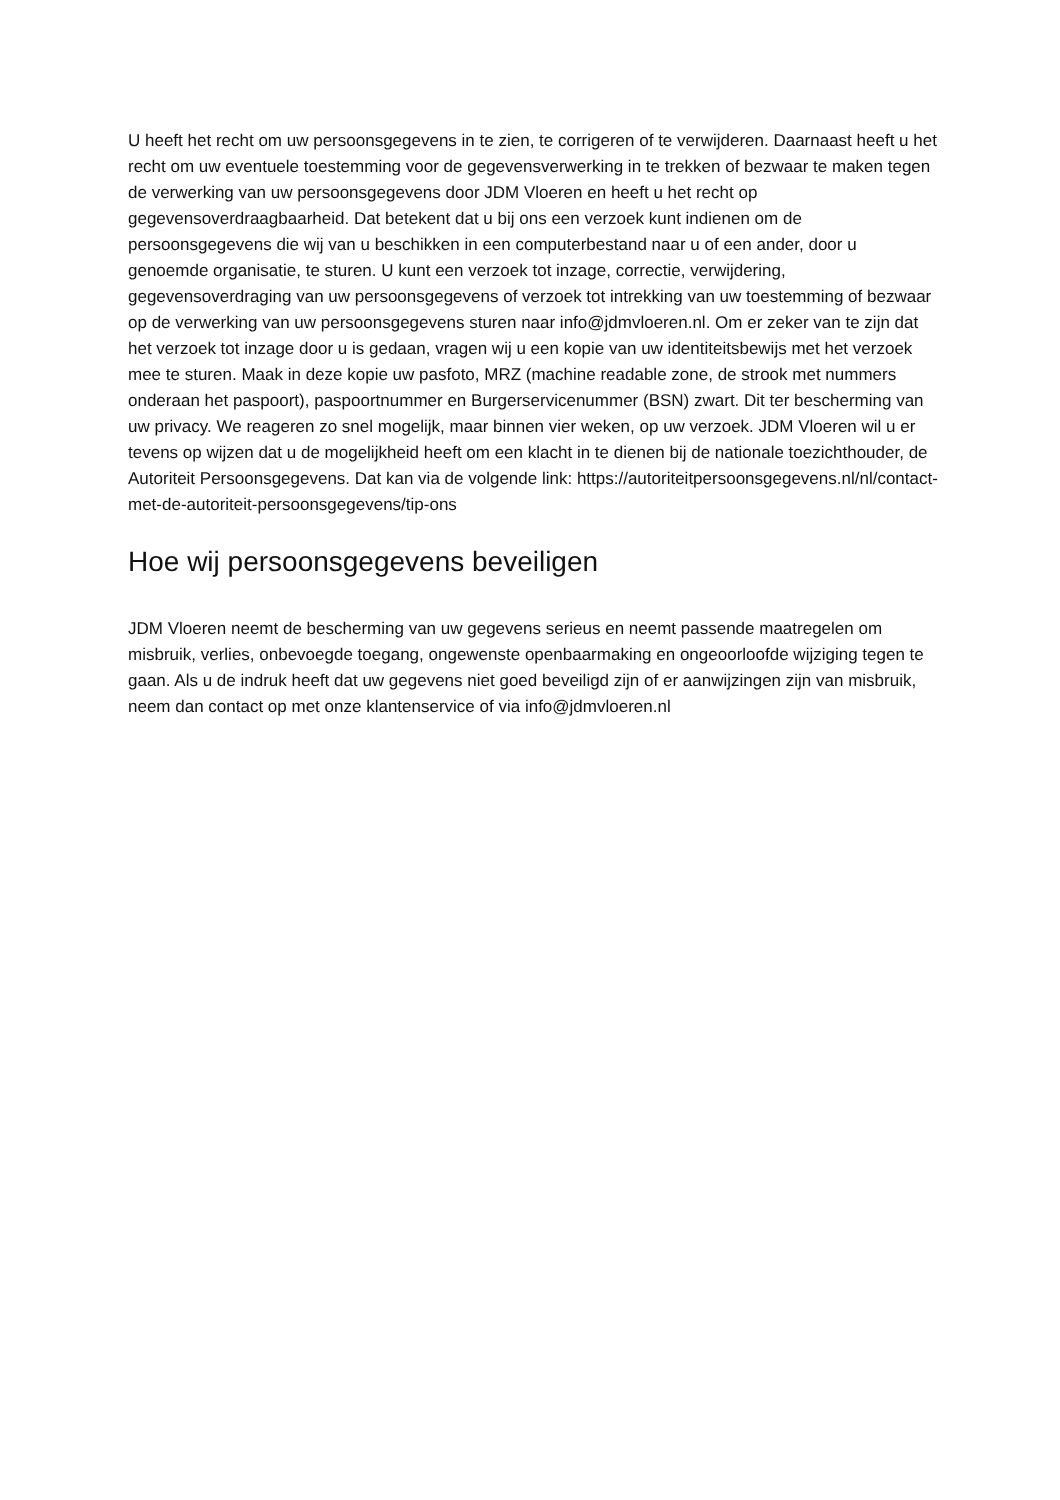U heeft het recht om uw persoonsgegevens in te zien, te corrigeren of te verwijderen. Daarnaast heeft u het recht om uw eventuele toestemming voor de gegevensverwerking in te trekken of bezwaar te maken tegen de verwerking van uw persoonsgegevens door JDM Vloeren en heeft u het recht op gegevensoverdraagbaarheid. Dat betekent dat u bij ons een verzoek kunt indienen om de persoonsgegevens die wij van u beschikken in een computerbestand naar u of een ander, door u genoemde organisatie, te sturen. U kunt een verzoek tot inzage, correctie, verwijdering, gegevensoverdraging van uw persoonsgegevens of verzoek tot intrekking van uw toestemming of bezwaar op de verwerking van uw persoonsgegevens sturen naar info@jdmvloeren.nl. Om er zeker van te zijn dat het verzoek tot inzage door u is gedaan, vragen wij u een kopie van uw identiteitsbewijs met het verzoek mee te sturen. Maak in deze kopie uw pasfoto, MRZ (machine readable zone, de strook met nummers onderaan het paspoort), paspoortnummer en Burgerservicenummer (BSN) zwart. Dit ter bescherming van uw privacy. We reageren zo snel mogelijk, maar binnen vier weken, op uw verzoek. JDM Vloeren wil u er tevens op wijzen dat u de mogelijkheid heeft om een klacht in te dienen bij de nationale toezichthouder, de Autoriteit Persoonsgegevens. Dat kan via de volgende link: https://autoriteitpersoonsgegevens.nl/nl/contact-met-de-autoriteit-persoonsgegevens/tip-ons
Hoe wij persoonsgegevens beveiligen
JDM Vloeren neemt de bescherming van uw gegevens serieus en neemt passende maatregelen om misbruik, verlies, onbevoegde toegang, ongewenste openbaarmaking en ongeoorloofde wijziging tegen te gaan. Als u de indruk heeft dat uw gegevens niet goed beveiligd zijn of er aanwijzingen zijn van misbruik, neem dan contact op met onze klantenservice of via info@jdmvloeren.nl